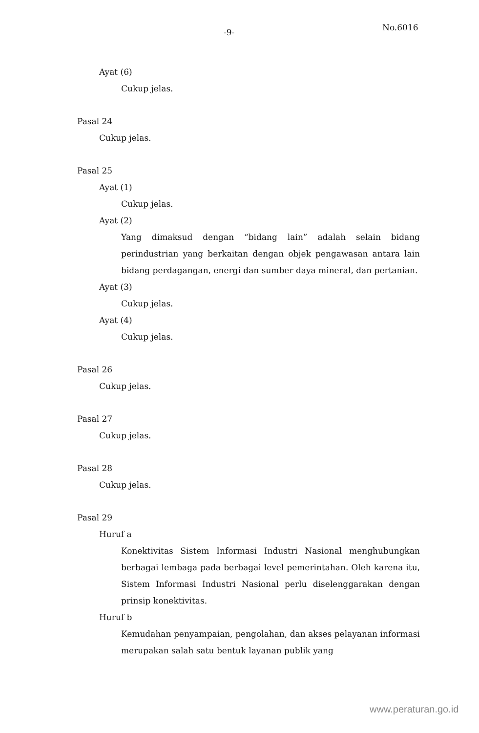-9- No.6016
Ayat (6)
Cukup jelas.
Pasal 24
Cukup jelas.
Pasal 25
Ayat (1)
Cukup jelas.
Ayat (2)
Yang dimaksud dengan “bidang lain” adalah selain bidang perindustrian yang berkaitan dengan objek pengawasan antara lain bidang perdagangan, energi dan sumber daya mineral, dan pertanian.
Ayat (3)
Cukup jelas.
Ayat (4)
Cukup jelas.
Pasal 26
Cukup jelas.
Pasal 27
Cukup jelas.
Pasal 28
Cukup jelas.
Pasal 29
Huruf a
Konektivitas Sistem Informasi Industri Nasional menghubungkan berbagai lembaga pada berbagai level pemerintahan. Oleh karena itu, Sistem Informasi Industri Nasional perlu diselenggarakan dengan prinsip konektivitas.
Huruf b
Kemudahan penyampaian, pengolahan, dan akses pelayanan informasi merupakan salah satu bentuk layanan publik yang
www.peraturan.go.id